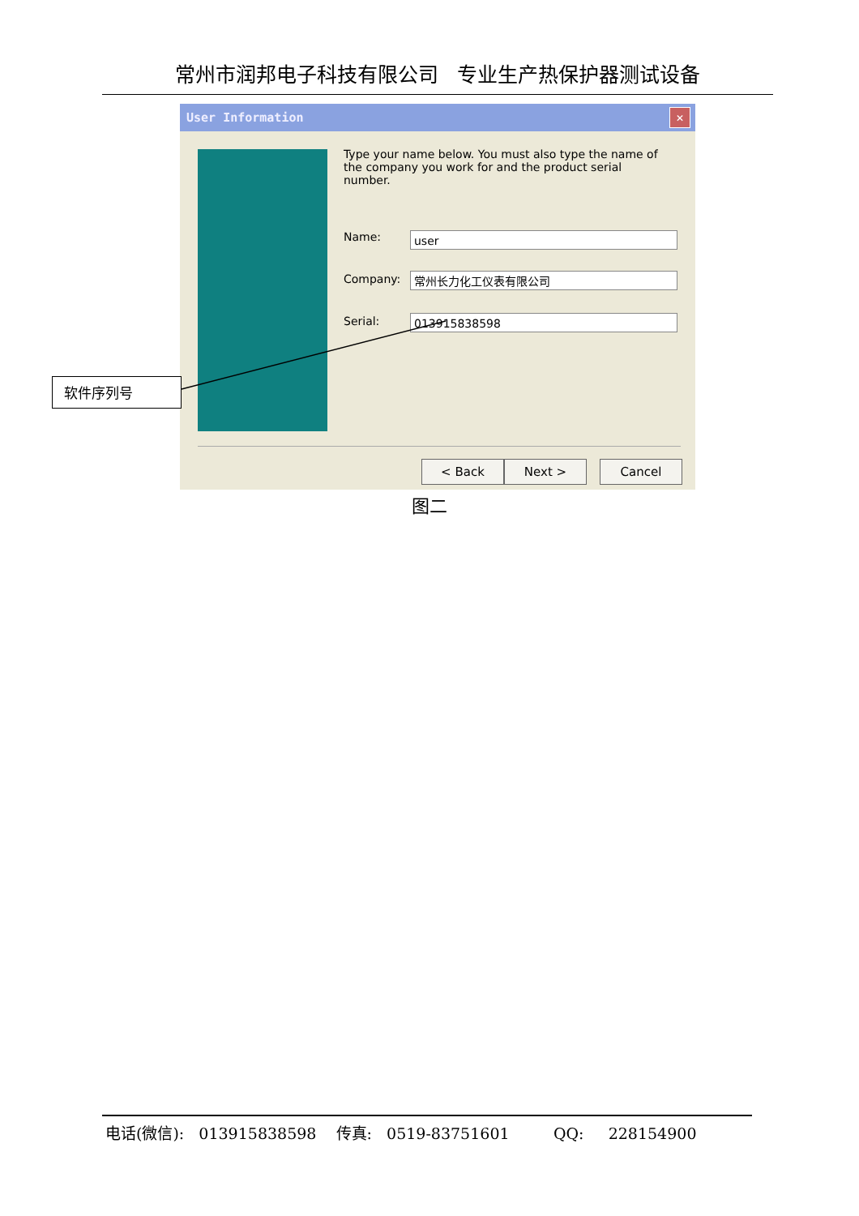常州市润邦电子科技有限公司 专业生产热保护器测试设备
User Information
✕
Type your name below. You must also type the name of the company you work for and the product serial number.
Name: user
Company: 常州长力化工仪表有限公司
Serial: 013915838598
< Back Next > Cancel
软件序列号
图二
电话(微信): 013915838598 传真: 0519-83751601 QQ: 228154900